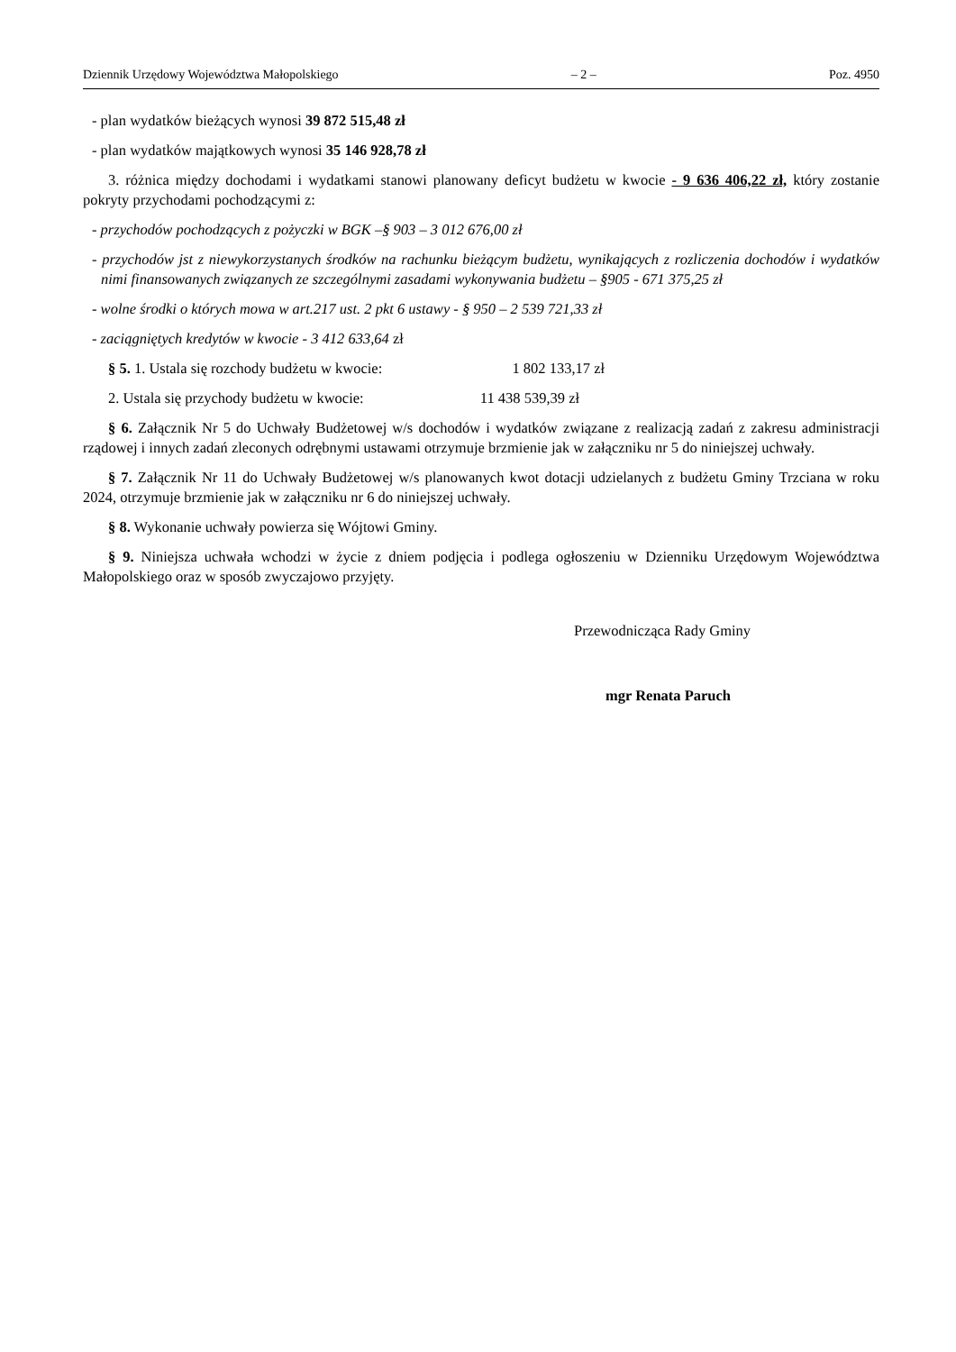Dziennik Urzędowy Województwa Małopolskiego – 2 – Poz. 4950
- plan wydatków bieżących wynosi 39 872 515,48 zł
- plan wydatków majątkowych wynosi 35 146 928,78 zł
3. różnica między dochodami i wydatkami stanowi planowany deficyt budżetu w kwocie - 9 636 406,22 zł, który zostanie pokryty przychodami pochodzącymi z:
- przychodów pochodzących z pożyczki w BGK –§ 903 – 3 012 676,00 zł
- przychodów jst z niewykorzystanych środków na rachunku bieżącym budżetu, wynikających z rozliczenia dochodów i wydatków nimi finansowanych związanych ze szczególnymi zasadami wykonywania budżetu – §905 - 671 375,25 zł
- wolne środki o których mowa w art.217 ust. 2 pkt 6 ustawy - § 950 – 2 539 721,33 zł
- zaciągniętych kredytów w kwocie - 3 412 633,64 zł
§ 5. 1. Ustala się rozchody budżetu w kwocie: 1 802 133,17 zł
2. Ustala się przychody budżetu w kwocie: 11 438 539,39 zł
§ 6. Załącznik Nr 5 do Uchwały Budżetowej w/s dochodów i wydatków związane z realizacją zadań z zakresu administracji rządowej i innych zadań zleconych odrębnymi ustawami otrzymuje brzmienie jak w załączniku nr 5 do niniejszej uchwały.
§ 7. Załącznik Nr 11 do Uchwały Budżetowej w/s planowanych kwot dotacji udzielanych z budżetu Gminy Trzciana w roku 2024, otrzymuje brzmienie jak w załączniku nr 6 do niniejszej uchwały.
§ 8. Wykonanie uchwały powierza się Wójtowi Gminy.
§ 9. Niniejsza uchwała wchodzi w życie z dniem podjęcia i podlega ogłoszeniu w Dzienniku Urzędowym Województwa Małopolskiego oraz w sposób zwyczajowo przyjęty.
Przewodnicząca Rady Gminy
mgr Renata Paruch